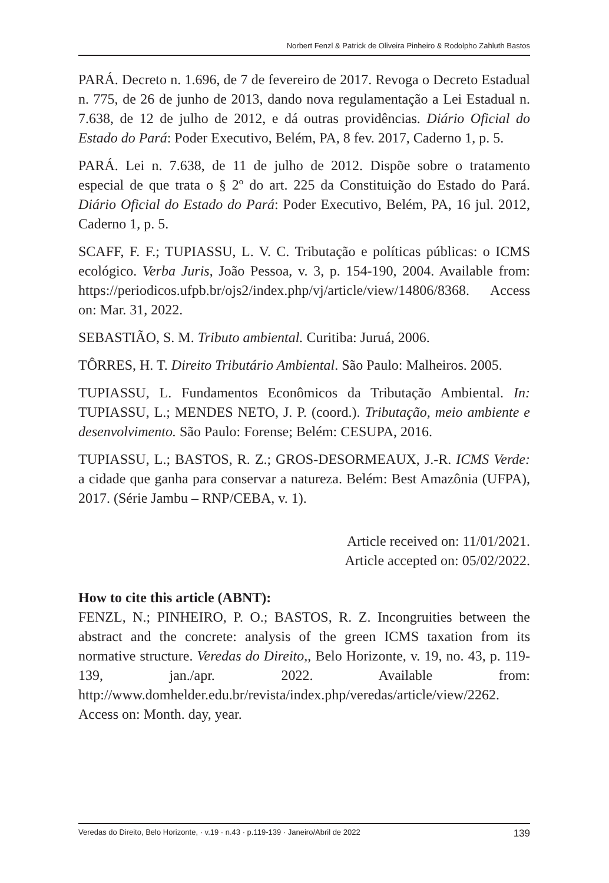Norbert Fenzl & Patrick de Oliveira Pinheiro & Rodolpho Zahluth Bastos
PARÁ. Decreto n. 1.696, de 7 de fevereiro de 2017. Revoga o Decreto Estadual n. 775, de 26 de junho de 2013, dando nova regulamentação a Lei Estadual n. 7.638, de 12 de julho de 2012, e dá outras providências. Diário Oficial do Estado do Pará: Poder Executivo, Belém, PA, 8 fev. 2017, Caderno 1, p. 5.
PARÁ. Lei n. 7.638, de 11 de julho de 2012. Dispõe sobre o tratamento especial de que trata o § 2º do art. 225 da Constituição do Estado do Pará. Diário Oficial do Estado do Pará: Poder Executivo, Belém, PA, 16 jul. 2012, Caderno 1, p. 5.
SCAFF, F. F.; TUPIASSU, L. V. C. Tributação e políticas públicas: o ICMS ecológico. Verba Juris, João Pessoa, v. 3, p. 154-190, 2004. Available from: https://periodicos.ufpb.br/ojs2/index.php/vj/article/view/14806/8368. Access on: Mar. 31, 2022.
SEBASTIÃO, S. M. Tributo ambiental. Curitiba: Juruá, 2006.
TÔRRES, H. T. Direito Tributário Ambiental. São Paulo: Malheiros. 2005.
TUPIASSU, L. Fundamentos Econômicos da Tributação Ambiental. In: TUPIASSU, L.; MENDES NETO, J. P. (coord.). Tributação, meio ambiente e desenvolvimento. São Paulo: Forense; Belém: CESUPA, 2016.
TUPIASSU, L.; BASTOS, R. Z.; GROS-DESORMEAUX, J.-R. ICMS Verde: a cidade que ganha para conservar a natureza. Belém: Best Amazônia (UFPA), 2017. (Série Jambu – RNP/CEBA, v. 1).
Article received on: 11/01/2021.
Article accepted on: 05/02/2022.
How to cite this article (ABNT):
FENZL, N.; PINHEIRO, P. O.; BASTOS, R. Z. Incongruities between the abstract and the concrete: analysis of the green ICMS taxation from its normative structure. Veredas do Direito,, Belo Horizonte, v. 19, no. 43, p. 119-139, jan./apr. 2022. Available from: http://www.domhelder.edu.br/revista/index.php/veredas/article/view/2262. Access on: Month. day, year.
Veredas do Direito, Belo Horizonte, · v.19 · n.43 · p.119-139 · Janeiro/Abril de 2022 139